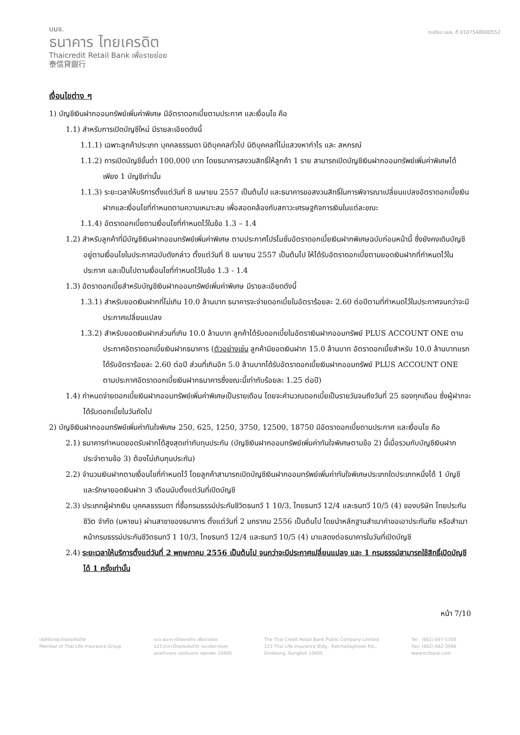บมจ.
ธนาคาร ไทยเครดิต
Thaicredit Retail Bank เพื่อรายย่อย
泰信貸銀行
ทะเบียน บมจ. ที่ 0107548000552
เงื่อนไขต่าง ๆ
1) บัญชีเงินฝากออมทรัพย์เพิ่มค่าพิเศษ มีอัตราดอกเบี้ยตามประกาศ และเงื่อนไข คือ
1.1) สำหรับการเปิดบัญชีใหม่ มีรายละเอียดดังนี้
1.1.1) เฉพาะลูกค้าประเภท บุคคลธรรมดา นิติบุคคลทั่วไป นิติบุคคลที่ไม่แสวงหากำไร และ สหกรณ์
1.1.2) การเปิดบัญชีขั้นต่ำ 100,000 บาท โดยธนาคารสงวนสิทธิ์ให้ลูกค้า 1 ราย สามารถเปิดบัญชีเงินฝากออมทรัพย์เพิ่มค่าพิเศษได้เพียง 1 บัญชีเท่านั้น
1.1.3) ระยะเวลาให้บริการตั้งแต่วันที่ 8 เมษายน 2557 เป็นต้นไป และธนาคารขอสงวนสิทธิ์ในการพิจารณาเปลี่ยนแปลงอัตราดอกเบี้ยเงินฝากและเงื่อนไขที่กำหนดตามความเหมาะสม เพื่อสอดคล้องกับสภาวะเศรษฐกิจการเงินในแต่ละขณะ
1.1.4) อัตราดอกเบี้ยตามเงื่อนไขที่กำหนดไว้ในข้อ 1.3 – 1.4
1.2) สำหรับลูกค้าที่มีบัญชีเงินฝากออมทรัพย์เพิ่มค่าพิเศษ ตามประกาศโปรโมชั่นอัตราดอกเบี้ยเงินฝากพิเศษฉบับก่อนหน้านี้ ซึ่งยังคงเดินบัญชีอยู่ตามเงื่อนไขในประกาศฉบับดังกล่าว ตั้งแต่วันที่ 8 เมษายน 2557 เป็นต้นไป ให้ได้รับอัตราดอกเบี้ยตามยอดเงินฝากที่กำหนดไว้ในประกาศ และเป็นไปตามเงื่อนไขที่กำหนดไว้ในข้อ 1.3 - 1.4
1.3) อัตราดอกเบี้ยสำหรับบัญชีเงินฝากออมทรัพย์เพิ่มค่าพิเศษ มีรายละเอียดดังนี้
1.3.1) สำหรับยอดเงินฝากที่ไม่เกิน 10.0 ล้านบาท ธนาคารจะจ่ายดอกเบี้ยในอัตราร้อยละ 2.60 ต่อปีตามที่กำหนดไว้ในประกาศจนกว่าจะมีประกาศเปลี่ยนแปลง
1.3.2) สำหรับยอดเงินฝากส่วนที่เกิน 10.0 ล้านบาท ลูกค้าได้รับดอกเบี้ยในอัตราเงินฝากออมทรัพย์ PLUS ACCOUNT ONE ตามประกาศอัตราดอกเบี้ยเงินฝากธนาคาร (ตัวอย่างเช่น ลูกค้ามียอดเงินฝาก 15.0 ล้านบาท อัตราดอกเบี้ยสำหรับ 10.0 ล้านบาทแรกได้รับอัตราร้อยละ 2.60 ต่อปี ส่วนที่เกินอีก 5.0 ล้านบาทได้รับอัตราดอกเบี้ยเงินฝากออมทรัพย์ PLUS ACCOUNT ONE ตามประกาศอัตราดอกเบี้ยเงินฝากธนาคารซึ่งขณะนี้เท่ากับร้อยละ 1.25 ต่อปี)
1.4) กำหนดจ่ายดอกเบี้ยเงินฝากออมทรัพย์เพิ่มค่าพิเศษเป็นรายเดือน โดยจะคำนวณดอกเบี้ยเป็นรายวันจนถึงวันที่ 25 ของทุกเดือน ซึ่งผู้ฝากจะได้รับดอกเบี้ยในวันถัดไป
2) บัญชีเงินฝากออมทรัพย์เพิ่มค่าทันใจพิเศษ 250, 625, 1250, 3750, 12500, 18750 มีอัตราดอกเบี้ยตามประกาศ และเงื่อนไข คือ
2.1) ธนาคารกำหนดยอดรับฝากได้สูงสุดเท่ากับทุนประกัน (บัญชีเงินฝากออมทรัพย์เพิ่มค่าทันใจพิเศษตามข้อ 2) นี้เมื่อรวมกับบัญชีเงินฝากประจำตามข้อ 3) ต้องไม่เกินทุนประกัน)
2.2) จำนวนเงินฝากตามเงื่อนไขที่กำหนดไว้ โดยลูกค้าสามารถเปิดบัญชีเงินฝากออมทรัพย์เพิ่มค่าทันใจพิเศษประเภทใดประเภทหนึ่งได้ 1 บัญชี และรักษายอดเงินฝาก 3 เดือนนับตั้งแต่วันที่เปิดบัญชี
2.3) ประเภทผู้ฝากเงิน บุคคลธรรมดา ที่ซื้อกรมธรรม์ประกันชีวิตธนทวี 1 10/3, ไทยธนทวี 12/4 และธนทวี 10/5 (4) ของบริษัท ไทยประกันชีวิต จำกัด (มหาชน) ผ่านสาขาของธนาคาร ตั้งแต่วันที่ 2 มกราคม 2556 เป็นต้นไป โดยนำหลักฐานสำเนาคำขอเอาประกันภัย หรือสำเนาหน้ากรมธรรม์ประกันชีวิตธนทวี 1 10/3, ไทยธนทวี 12/4 และธนทวี 10/5 (4) มาแสดงต่อธนาคารในวันที่เปิดบัญชี
2.4) ระยะเวลาให้บริการตั้งแต่วันที่ 2 พฤษภาคม 2556 เป็นต้นไป จนกว่าจะมีประกาศเปลี่ยนแปลง และ 1 กรมธรรม์สามารถใช้สิทธิ์เปิดบัญชีได้ 1 ครั้งเท่านั้น
หน้า 7/10
บริษัทในกลุ่มไทยประกันชีวิต
Member of Thai Life Insurance Group
บมจ.ธนาคารไทยเครดิต เพื่อรายย่อย
123 อาคารไทยประกันชีวิต ถนนรัชดาภิเษก
แขวงดินแดง เขตดินแดง กรุงเทพฯ 10400
The Thai Credit Retail Bank Public Company Limited
123 Thai Life Insurance Bldg., Ratchadaphisek Rd.,
Dindaeng, Bangkok 10400
Tel : (662) 697-5300
Fax: (662) 642-3096
www.tcrbank.com